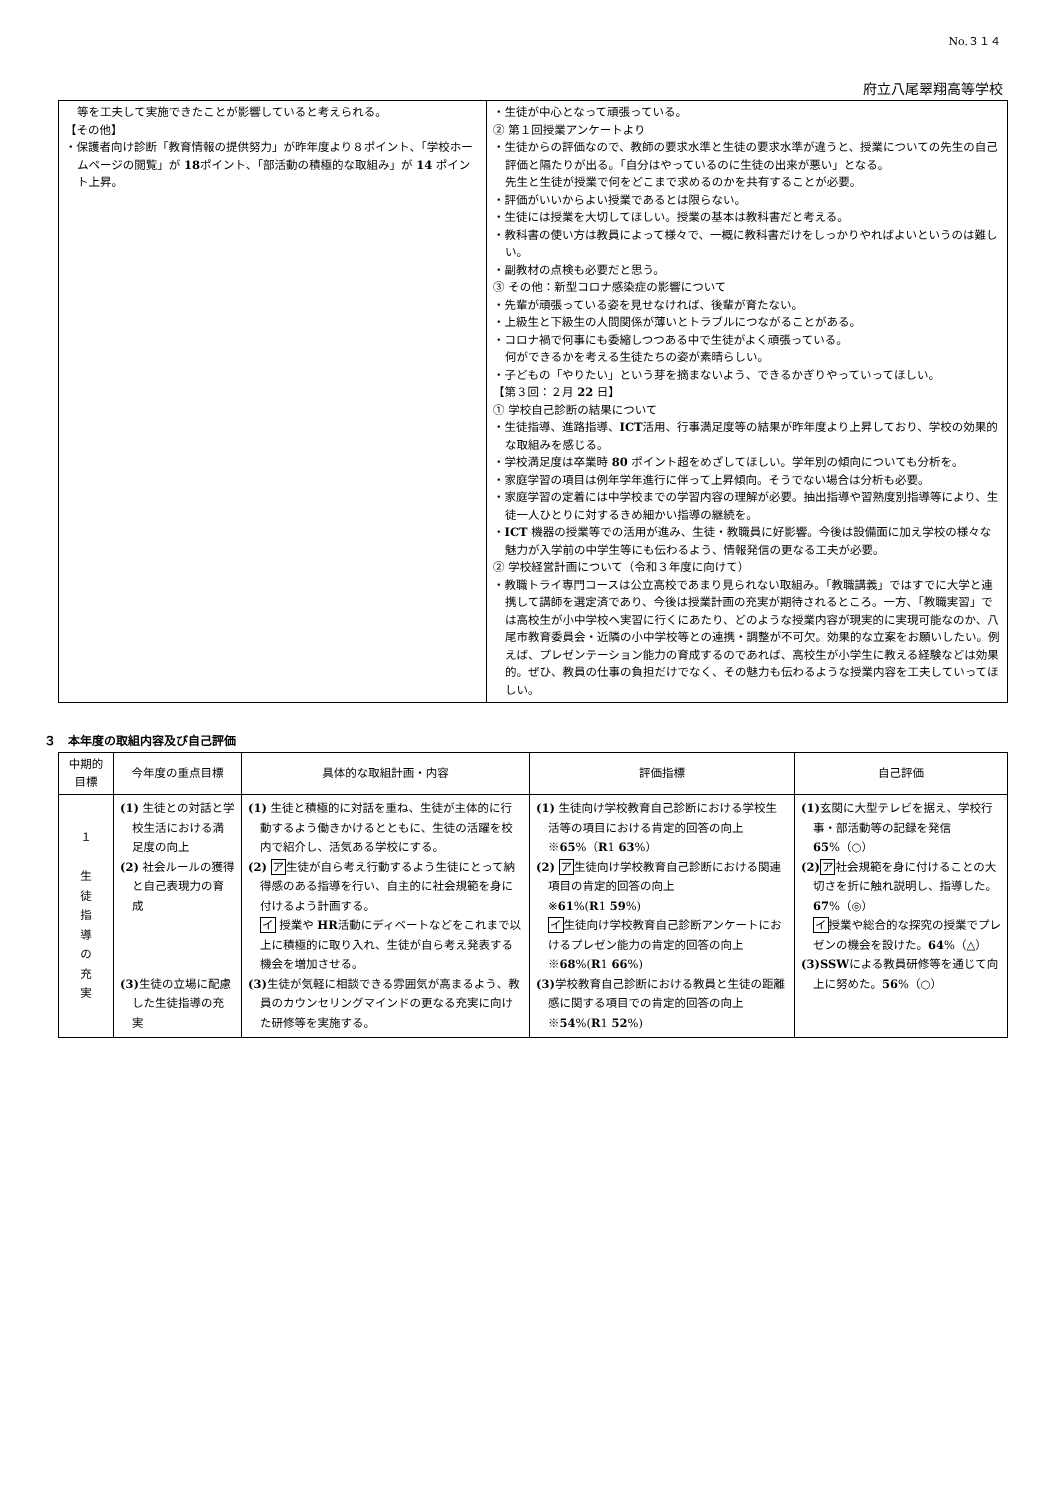No.３１４
府立八尾翠翔高等学校
| 等を工夫して実施できたことが影響していると考えられる。 【その他】 ・保護者向け診断「教育情報の提供努力」が昨年度より８ポイント、「学校ホームページの閲覧」が 18 ポイント、「部活動の積極的な取組み」が 14 ポイント上昇。 | ・生徒が中心となって頑張っている。 ② 第１回授業アンケートより ・生徒からの評価なので、教師の要求水準と生徒の要求水準が違うと、授業についての先生の自己評価と隔たりが出る。「自分はやっているのに生徒の出来が悪い」となる。 先生と生徒が授業で何をどこまで求めるのかを共有することが必要。 ・評価がいいからよい授業であるとは限らない。 ・生徒には授業を大切してほしい。授業の基本は教科書だと考える。 ・教科書の使い方は教員によって様々で、一概に教科書だけをしっかりやればよいというのは難しい。 ・副教材の点検も必要だと思う。 ③ その他：新型コロナ感染症の影響について ・先輩が頑張っている姿を見せなければ、後輩が育たない。 ・上級生と下級生の人間関係が薄いとトラブルにつながることがある。 ・コロナ禍で何事にも委縮しつつある中で生徒がよく頑張っている。 何ができるかを考える生徒たちの姿が素晴らしい。 ・子どもの「やりたい」という芽を摘まないよう、できるかぎりやっていってほしい。 【第３回：２月 22 日】 ① 学校自己診断の結果について ・生徒指導、進路指導、 ICT 活用、行事満足度等の結果が昨年度より上昇しており、学校の効果的な取組みを感じる。 ・学校満足度は卒業時 80 ポイント超をめざしてほしい。学年別の傾向についても分析を。 ・家庭学習の項目は例年学年進行に伴って上昇傾向。そうでない場合は分析も必要。 ・家庭学習の定着には中学校までの学習内容の理解が必要。抽出指導や習熟度別指導等により、生徒一人ひとりに対するきめ細かい指導の継続を。 ・ ICT 機器の授業等での活用が進み、生徒・教職員に好影響。今後は設備面に加え学校の様々な魅力が入学前の中学生等にも伝わるよう、情報発信の更なる工夫が必要。 ② 学校経営計画について（令和３年度に向けて） ・教職トライ専門コースは公立高校であまり見られない取組み。「教職講義」ではすでに大学と連携して講師を選定済であり、今後は授業計画の充実が期待されるところ。一方、「教職実習」では高校生が小中学校へ実習に行くにあたり、どのような授業内容が現実的に実現可能なのか、八尾市教育委員会・近隣の小中学校等との連携・調整が不可欠。効果的な立案をお願いしたい。例えば、プレゼンテーション能力の育成するのであれば、高校生が小学生に教える経験などは効果的。ぜひ、教員の仕事の負担だけでなく、その魅力も伝わるような授業内容を工夫していってほしい。 |
３　本年度の取組内容及び自己評価
| 中期的 目標 | 今年度の重点目標 | 具体的な取組計画・内容 | 評価指標 | 自己評価 |
| --- | --- | --- | --- | --- |
| １ 生 徒 指 導 の 充 実 | (1) 生徒との対話と学校生活における満足度の向上 (2) 社会ルールの獲得と自己表現力の育成 (3) 生徒の立場に配慮した生徒指導の充実 | (1) 生徒と積極的に対話を重ね、生徒が主体的に行動するよう働きかけるとともに、生徒の活躍を校内で紹介し、活気ある学校にする。 (2) ア 生徒が自ら考え行動するよう生徒にとって納得感のある指導を行い、自主的に社会規範を身に付けるよう計画する。 イ 授業や HR 活動にディベートなどをこれまで以上に積極的に取り入れ、生徒が自ら考え発表する機会を増加させる。 (3) 生徒が気軽に相談できる雰囲気が高まるよう、教員のカウンセリングマインドの更なる充実に向けた研修等を実施する。 | (1) 生徒向け学校教育自己診断における学校生活等の項目における肯定的回答の向上 ※ 65 %（ R 1 63 %） (2) ア 生徒向け学校教育自己診断における関連項目の肯定的回答の向上 ※ 61 %( R 1 59 %) イ 生徒向け学校教育自己診断アンケートにおけるプレゼン能力の肯定的回答の向上 ※ 68 %( R 1 66 %) (3) 学校教育自己診断における教員と生徒の距離感に関する項目での肯定的回答の向上 ※ 54 %( R 1 52 %) | (1) 玄関に大型テレビを据え、学校行事・部活動等の記録を発信 65 %（○） (2) ア 社会規範を身に付けることの大切さを折に触れ説明し、指導した。 67 %（◎） イ 授業や総合的な探究の授業でプレゼンの機会を設けた。 64 %（△） (3) SSW による教員研修等を通じて向上に努めた。 56 %（○） |